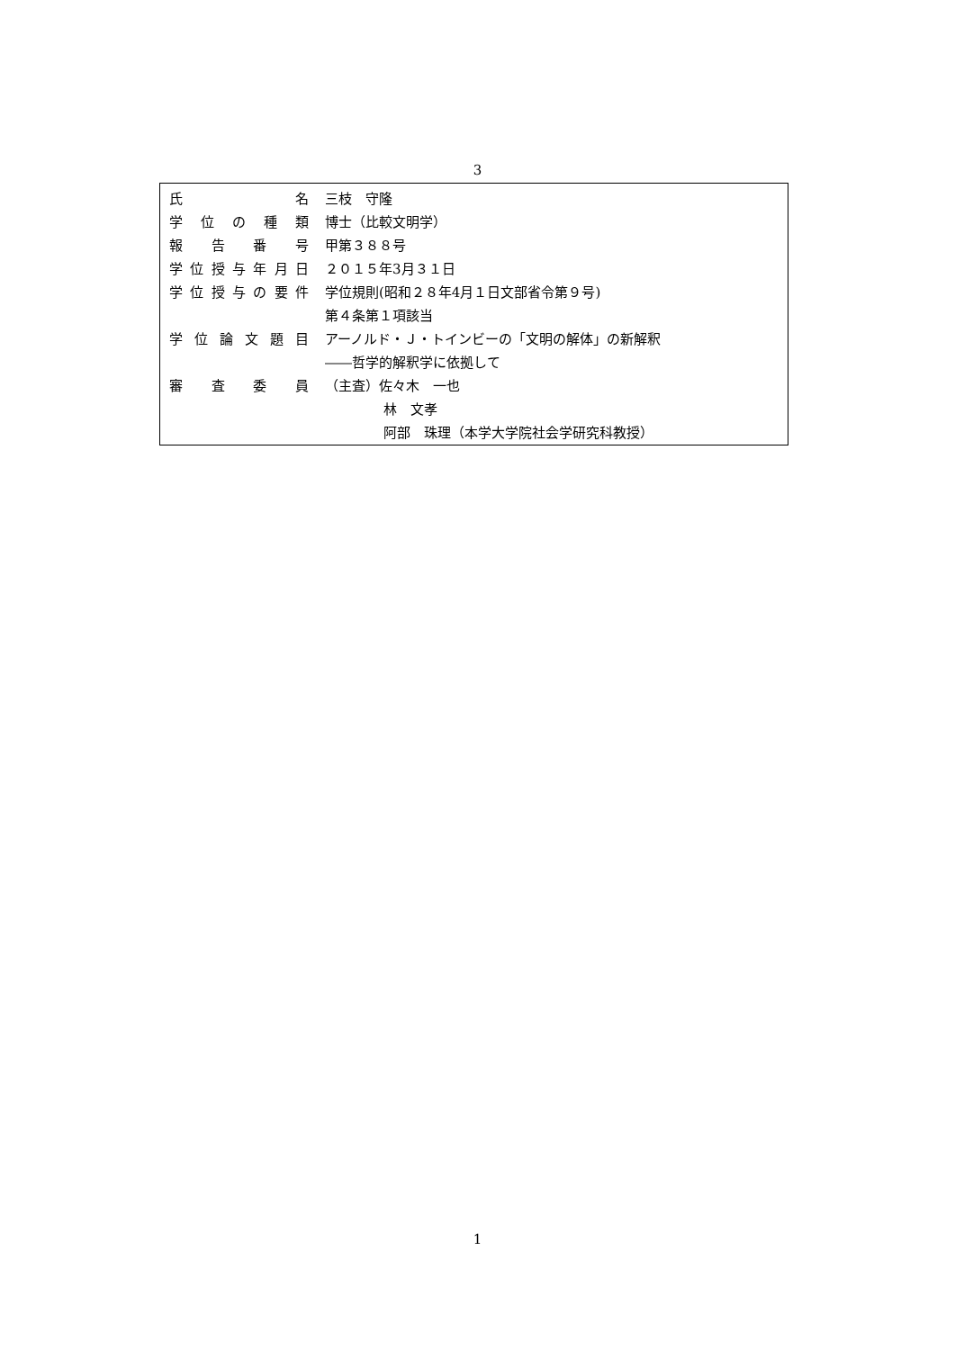3
| 氏 名 | 三枝 守隆 |
| 学位の種類 | 博士（比較文明学） |
| 報告番号 | 甲第３８８号 |
| 学位授与年月日 | ２０１５年3月３１日 |
| 学位授与の要件 | 学位規則(昭和２８年4月１日文部省令第９号) |
| | 第４条第１項該当 |
| 学位論文題目 | アーノルド・Ｊ・トインビーの「文明の解体」の新解釈 |
| | ――哲学的解釈学に依拠して |
| 審査委員 | （主査）佐々木 一也 |
| | 林 文孝 |
| | 阿部 珠理（本学大学院社会学研究科教授） |
1